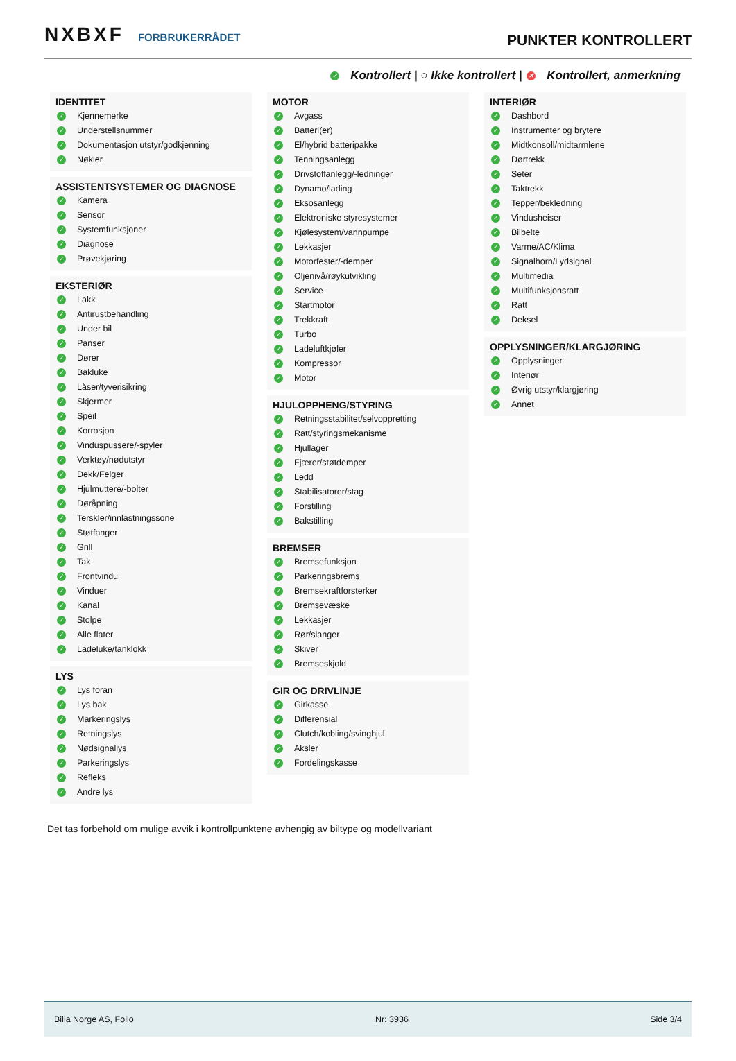NXBXF FORBRUKERRÅDET
PUNKTER KONTROLLERT
✓ Kontrollert | ○ Ikke kontrollert | ✕ Kontrollert, anmerkning
IDENTITET
✓ Kjennemerke
✓ Understellsnummer
✓ Dokumentasjon utstyr/godkjenning
✓ Nøkler
ASSISTENTSYSTEMER OG DIAGNOSE
✓ Kamera
✓ Sensor
✓ Systemfunksjoner
✓ Diagnose
✓ Prøvekjøring
EKSTERIØR
✓ Lakk
✓ Antirustbehandling
✓ Under bil
✓ Panser
✓ Dører
✓ Bakluke
✓ Låser/tyverisikring
✓ Skjermer
✓ Speil
✓ Korrosjon
✓ Vinduspussere/-spyler
✓ Verktøy/nødutstyr
✓ Dekk/Felger
✓ Hjulmuttere/-bolter
✓ Døråpning
✓ Terskler/innlastningssone
✓ Støtfanger
✓ Grill
✓ Tak
✓ Frontvindu
✓ Vinduer
✓ Kanal
✓ Stolpe
✓ Alle flater
✓ Ladeluke/tanklokk
LYS
✓ Lys foran
✓ Lys bak
✓ Markeringslys
✓ Retningslys
✓ Nødsignallys
✓ Parkeringslys
✓ Refleks
✓ Andre lys
MOTOR
✓ Avgass
✓ Batteri(er)
✓ El/hybrid batteripakke
✓ Tenningsanlegg
✓ Drivstoffanlegg/-ledninger
✓ Dynamo/lading
✓ Eksosanlegg
✓ Elektroniske styresystemer
✓ Kjølesystem/vannpumpe
✓ Lekkasjer
✓ Motorfester/-demper
✓ Oljenivå/røykutvikling
✓ Service
✓ Startmotor
✓ Trekkraft
✓ Turbo
✓ Ladeluftkjøler
✓ Kompressor
✓ Motor
HJULOPPHENG/STYRING
✓ Retningsstabilitet/selvoppretting
✓ Ratt/styringsmekanisme
✓ Hjullager
✓ Fjærer/støtdemper
✓ Ledd
✓ Stabilisatorer/stag
✓ Forstilling
✓ Bakstilling
BREMSER
✓ Bremsefunksjon
✓ Parkeringsbrems
✓ Bremsekraftforsterker
✓ Bremsevæske
✓ Lekkasjer
✓ Rør/slanger
✓ Skiver
✓ Bremseskjold
GIR OG DRIVLINJE
✓ Girkasse
✓ Differensial
✓ Clutch/kobling/svinghjul
✓ Aksler
✓ Fordelingskasse
INTERIØR
✓ Dashbord
✓ Instrumenter og brytere
✓ Midtkonsoll/midtarmlene
✓ Dørtrekk
✓ Seter
✓ Taktrekk
✓ Tepper/bekledning
✓ Vindusheiser
✓ Bilbelte
✓ Varme/AC/Klima
✓ Signalhorn/Lydsignal
✓ Multimedia
✓ Multifunksjonsratt
✓ Ratt
✓ Deksel
OPPLYSNINGER/KLARGJØRING
✓ Opplysninger
✓ Interiør
✓ Øvrig utstyr/klargjøring
✓ Annet
Det tas forbehold om mulige avvik i kontrollpunktene avhengig av biltype og modellvariant
Bilia Norge AS, Follo Nr: 3936 Side 3/4